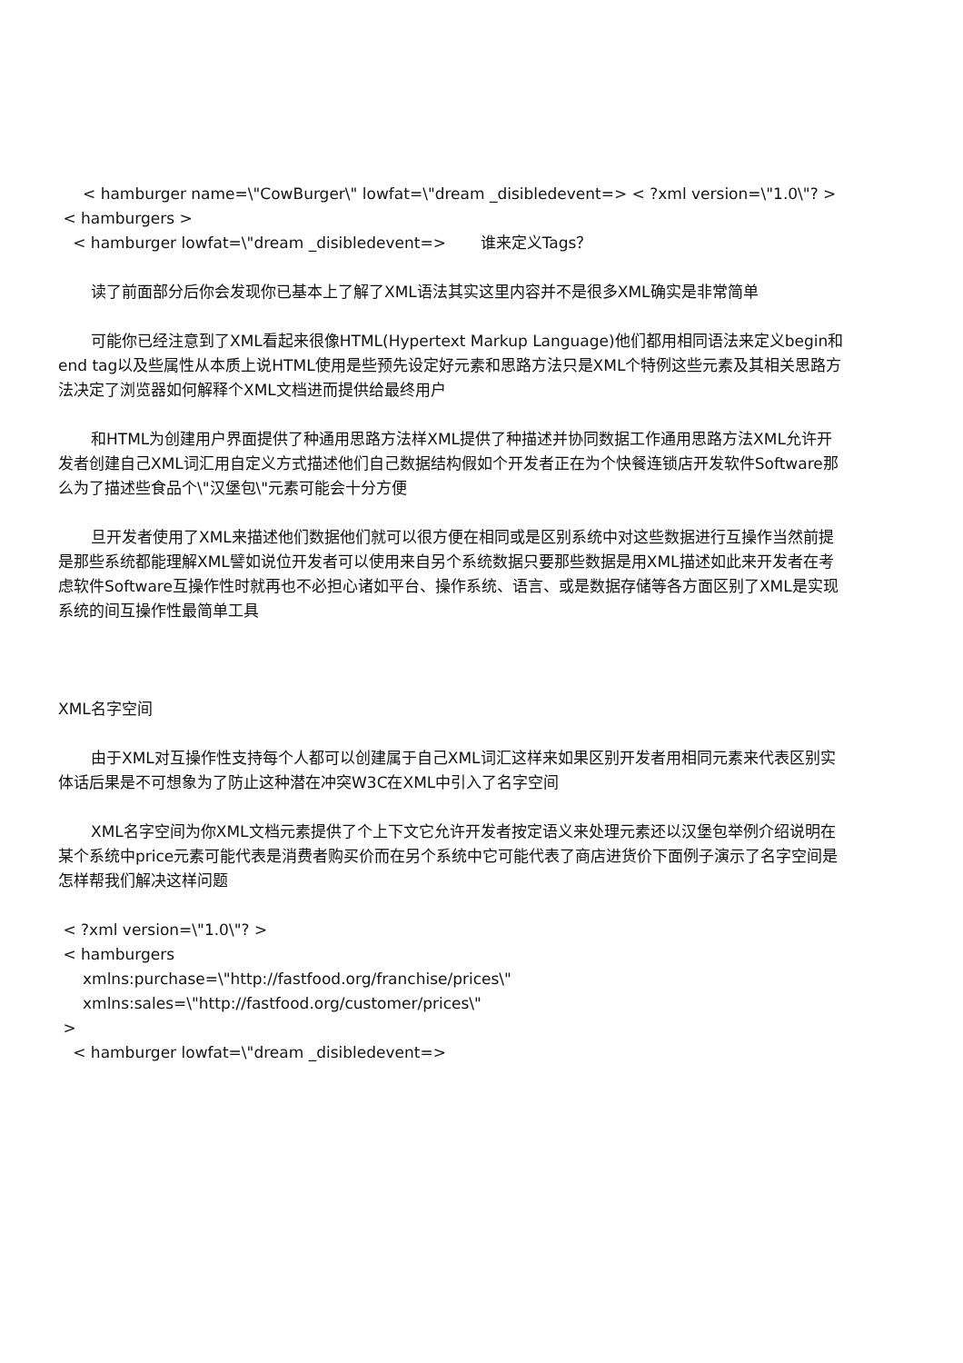< hamburger name=\"CowBurger\" lowfat=\"dream _disibledevent=> < ?xml version=\"1.0\"? >
< hamburgers >
< hamburger lowfat=\"dream _disibledevent=> 谁来定义Tags？
读了前面部分后你会发现你已基本上了解了XML语法其实这里内容并不是很多XML确实是非常简单
可能你已经注意到了XML看起来很像HTML(Hypertext Markup Language)他们都用相同语法来定义begin和end tag以及些属性从本质上说HTML使用是些预先设定好元素和思路方法只是XML个特例这些元素及其相关思路方法决定了浏览器如何解释个XML文档进而提供给最终用户
和HTML为创建用户界面提供了种通用思路方法样XML提供了种描述并协同数据工作通用思路方法XML允许开发者创建自己XML词汇用自定义方式描述他们自己数据结构假如个开发者正在为个快餐连锁店开发软件Software那么为了描述些食品个\"汉堡包\"元素可能会十分方便
旦开发者使用了XML来描述他们数据他们就可以很方便在相同或是区别系统中对这些数据进行互操作当然前提是那些系统都能理解XML譬如说位开发者可以使用来自另个系统数据只要那些数据是用XML描述如此来开发者在考虑软件Software互操作性时就再也不必担心诸如平台、操作系统、语言、或是数据存储等各方面区别了XML是实现系统的间互操作性最简单工具
XML名字空间
由于XML对互操作性支持每个人都可以创建属于自己XML词汇这样来如果区别开发者用相同元素来代表区别实体话后果是不可想象为了防止这种潜在冲突W3C在XML中引入了名字空间
XML名字空间为你XML文档元素提供了个上下文它允许开发者按定语义来处理元素还以汉堡包举例介绍说明在某个系统中price元素可能代表是消费者购买价而在另个系统中它可能代表了商店进货价下面例子演示了名字空间是怎样帮我们解决这样问题
< ?xml version=\"1.0\"? >
< hamburgers
xmlns:purchase=\"http://fastfood.org/franchise/prices\"
xmlns:sales=\"http://fastfood.org/customer/prices\"
>
< hamburger lowfat=\"dream _disibledevent=>